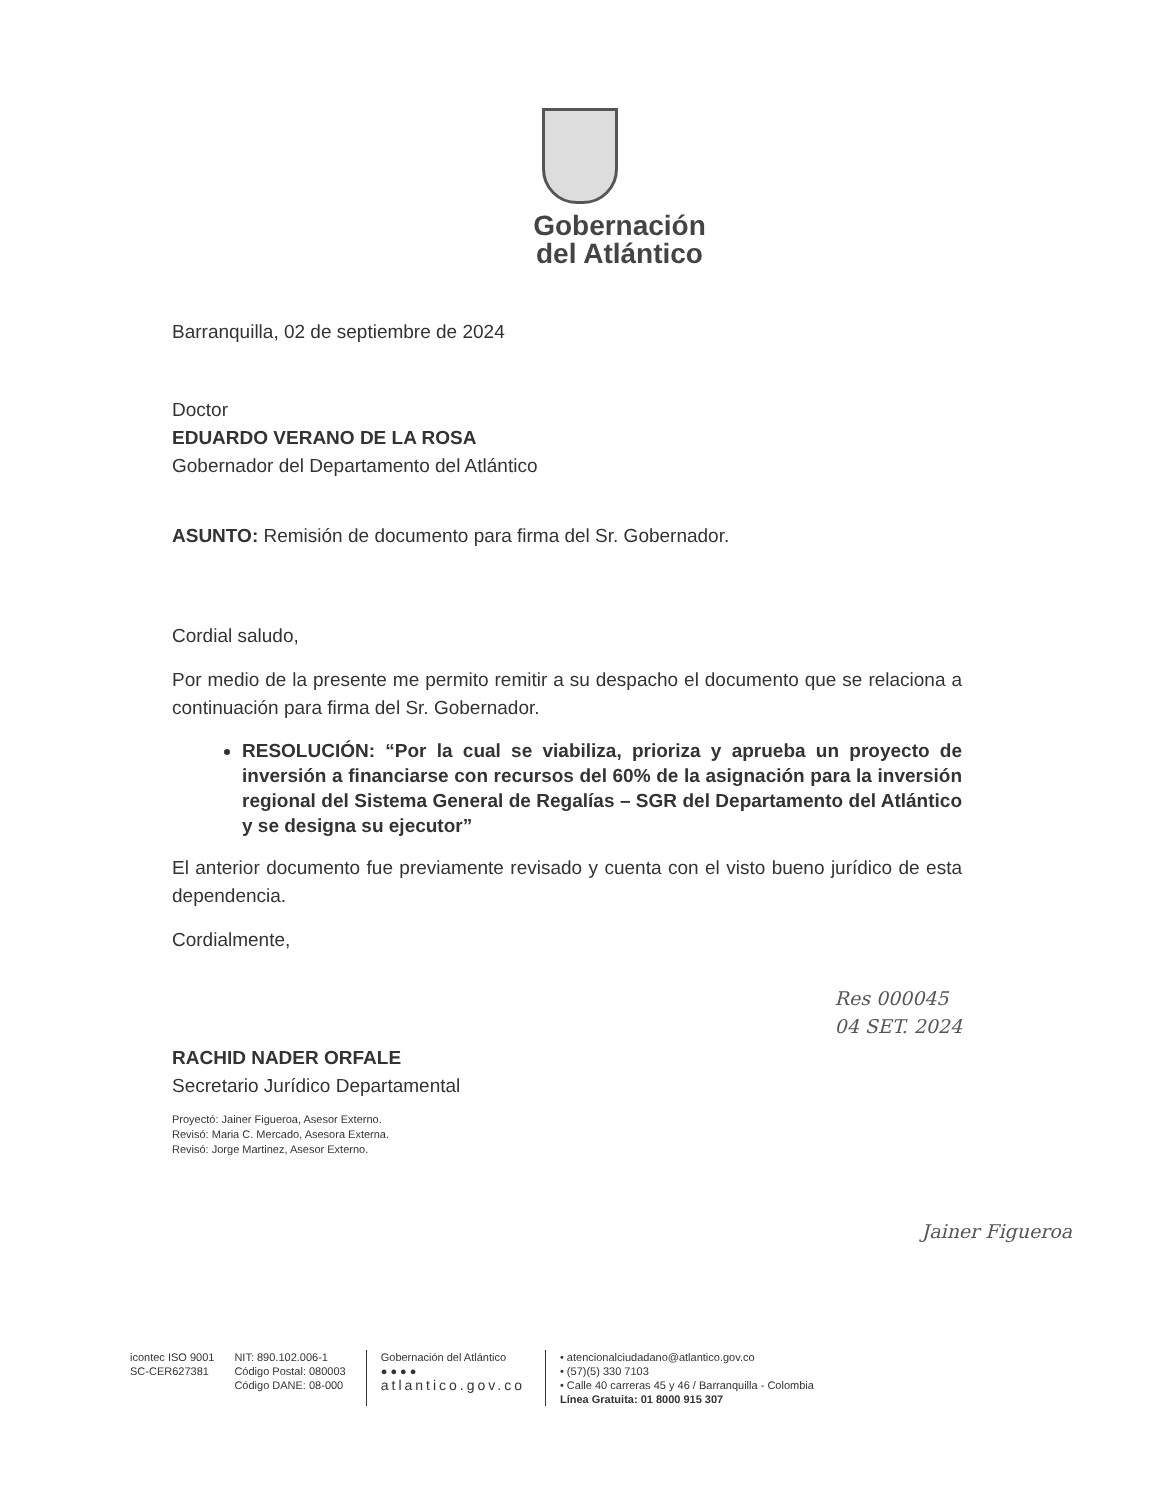Gobernación
del Atlántico
Barranquilla, 02 de septiembre de 2024
Doctor
EDUARDO VERANO DE LA ROSA
Gobernador del Departamento del Atlántico
ASUNTO: Remisión de documento para firma del Sr. Gobernador.
Cordial saludo,
Por medio de la presente me permito remitir a su despacho el documento que se relaciona a continuación para firma del Sr. Gobernador.
RESOLUCIÓN: “Por la cual se viabiliza, prioriza y aprueba un proyecto de inversión a financiarse con recursos del 60% de la asignación para la inversión regional del Sistema General de Regalías – SGR del Departamento del Atlántico y se designa su ejecutor”
El anterior documento fue previamente revisado y cuenta con el visto bueno jurídico de esta dependencia.
Cordialmente,
RACHID NADER ORFALE
Secretario Jurídico Departamental
Proyectó: Jainer Figueroa, Asesor Externo.
Revisó: Maria C. Mercado, Asesora Externa.
Revisó: Jorge Martinez, Asesor Externo.
Res 000045
04 SET. 2024
Jainer Figueroa
icontec ISO 9001
SC-CER627381
NIT: 890.102.006-1
Código Postal: 080003
Código DANE: 08-000
Gobernación del Atlántico
● ● ● ●
atlantico.gov.co
• atencionalciudadano@atlantico.gov.co
• (57)(5) 330 7103
• Calle 40 carreras 45 y 46 / Barranquilla - Colombia
Línea Gratuita: 01 8000 915 307